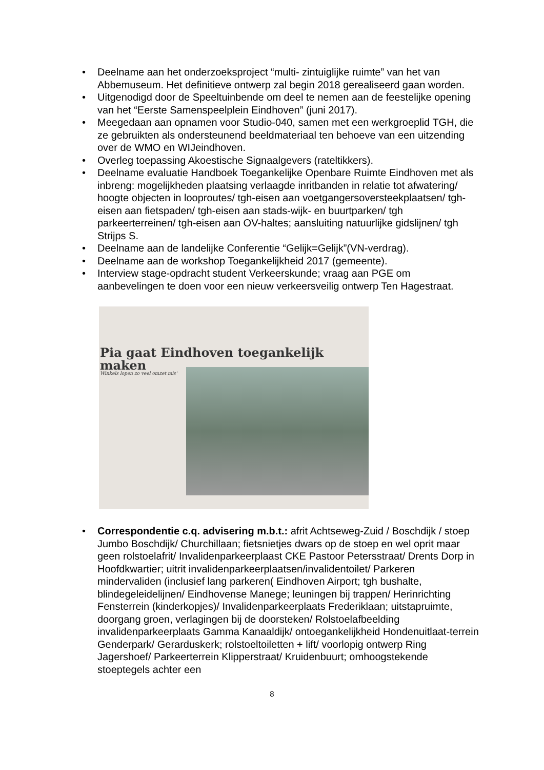• Deelname aan het onderzoeksproject “multi- zintuiglijke ruimte” van het van Abbemuseum. Het definitieve ontwerp zal begin 2018 gerealiseerd gaan worden.
• Uitgenodigd door de Speeltuinbende om deel te nemen aan de feestelijke opening van het “Eerste Samenspeelplein Eindhoven” (juni 2017).
• Meegedaan aan opnamen voor Studio-040, samen met een werkgroeplid TGH, die ze gebruikten als ondersteunend beeldmateriaal ten behoeve van een uitzending over de WMO en WIJeindhoven.
• Overleg toepassing Akoestische Signaalgevers (rateltikkers).
• Deelname evaluatie Handboek Toegankelijke Openbare Ruimte Eindhoven met als inbreng: mogelijkheden plaatsing verlaagde inritbanden in relatie tot afwatering/ hoogte objecten in looproutes/ tgh-eisen aan voetgangersoversteekplaatsen/ tgh-eisen aan fietspaden/ tgh-eisen aan stads-wijk- en buurtparken/ tgh parkeerterreinen/ tgh-eisen aan OV-haltes; aansluiting natuurlijke gidslijnen/ tgh Strijps S.
• Deelname aan de landelijke Conferentie “Gelijk=Gelijk”(VN-verdrag).
• Deelname aan de workshop Toegankelijkheid 2017 (gemeente).
• Interview stage-opdracht student Verkeerskunde; vraag aan PGE om aanbevelingen te doen voor een nieuw verkeersveilig ontwerp Ten Hagestraat.
Pia gaat Eindhoven toegankelijk maken
Winkels lopen zo veel omzet mis'
• Correspondentie c.q. advisering m.b.t.: afrit Achtseweg-Zuid / Boschdijk / stoep Jumbo Boschdijk/ Churchillaan; fietsnietjes dwars op de stoep en wel oprit maar geen rolstoelafrit/ Invalidenparkeerplaast CKE Pastoor Petersstraat/ Drents Dorp in Hoofdkwartier; uitrit invalidenparkeerplaatsen/invalidentoilet/ Parkeren mindervaliden (inclusief lang parkeren( Eindhoven Airport; tgh bushalte, blindegeleidelijnen/ Eindhovense Manege; leuningen bij trappen/ Herinrichting Fensterrein (kinderkopjes)/ Invalidenparkeerplaats Frederiklaan; uitstapruimte, doorgang groen, verlagingen bij de doorsteken/ Rolstoelafbeelding invalidenparkeerplaats Gamma Kanaaldijk/ ontoegankelijkheid Hondenuitlaat-terrein Genderpark/ Gerarduskerk; rolstoeltoiletten + lift/ voorlopig ontwerp Ring Jagershoef/ Parkeerterrein Klipperstraat/ Kruidenbuurt; omhoogstekende stoeptegels achter een
8